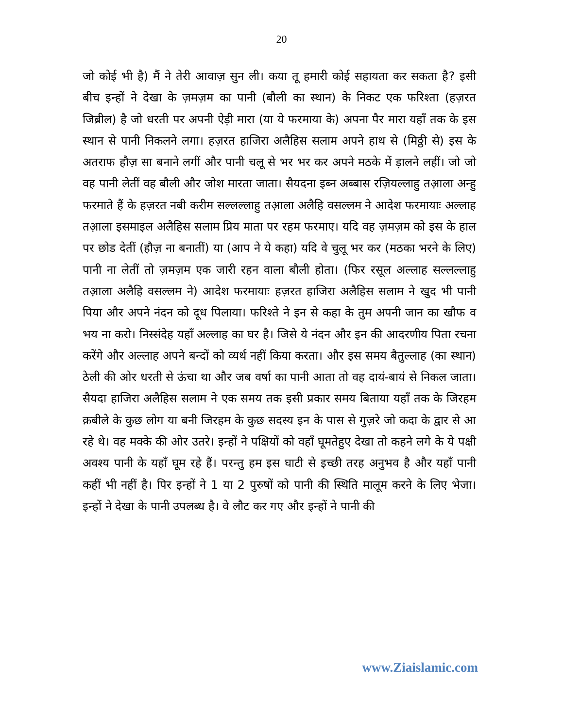20
जो कोई भी है) मैं ने तेरी आवाज़ सुन ली। कया तू हमारी कोई सहायता कर सकता है? इसी बीच इन्हों ने देखा के ज़मज़म का पानी (बौली का स्थान) के निकट एक फरिश्ता (हज़रत जिब्रील) है जो धरती पर अपनी ऐड़ी मारा (या ये फरमाया के) अपना पैर मारा यहाँ तक के इस स्थान से पानी निकलने लगा। हज़रत हाजिरा अलैहिस सलाम अपने हाथ से (मिठ्ठी से) इस के अतराफ हौज़ सा बनाने लगीं और पानी चलू से भर भर कर अपने मठके में ड़ालने लहीं। जो जो वह पानी लेतीं वह बौली और जोश मारता जाता। सैयदना इब्न अब्बास रज़ियल्लाहु तआ़ला अन्हु फरमाते हैं के हज़रत नबी करीम सल्लल्लाहु तआ़ला अलैहि वसल्लम ने आदेश फरमायाः अल्लाह तआ़ला इसमाइल अलैहिस सलाम प्रिय माता पर रहम फरमाए। यदि वह ज़मज़म को इस के हाल पर छोड देतीं (हौज़ ना बनातीं) या (आप ने ये कहा) यदि वे चुलू भर कर (मठका भरने के लिए) पानी ना लेतीं तो ज़मज़म एक जारी रहन वाला बौली होता। (फिर रसूल अल्लाह सल्लल्लाहु तआ़ला अलैहि वसल्लम ने) आदेश फरमायाः हज़रत हाजिरा अलैहिस सलाम ने खुद भी पानी पिया और अपने नंदन को दूध पिलाया। फरिश्ते ने इन से कहा के तुम अपनी जान का खौफ व भय ना करो। निस्संदेह यहाँ अल्लाह का घर है। जिसे ये नंदन और इन की आदरणीय पिता रचना करेंगे और अल्लाह अपने बन्दों को व्यर्थ नहीं किया करता। और इस समय बैतुल्लाह (का स्थान) ठेली की ओर धरती से ऊंचा था और जब वर्षा का पानी आता तो वह दायं-बायं से निकल जाता। सैयदा हाजिरा अलैहिस सलाम ने एक समय तक इसी प्रकार समय बिताया यहाँ तक के जिरहम क़बीले के कुछ लोग या बनी जिरहम के कुछ सदस्य इन के पास से गुज़रे जो कदा के द्वार से आ रहे थे। वह मक्के की ओर उतरे। इन्हों ने पक्षियों को वहाँ घूमतेहुए देखा तो कहने लगे के ये पक्षी अवश्य पानी के यहाँ घूम रहे हैं। परन्तु हम इस घाटी से इच्छी तरह अनुभव है और यहाँ पानी कहीं भी नहीं है। पिर इन्हों ने 1 या 2 पुरुषों को पानी की स्थिति मालूम करने के लिए भेजा। इन्हों ने देखा के पानी उपलब्ध है। वे लौट कर गए और इन्हों ने पानी की
www.Ziaislamic.com